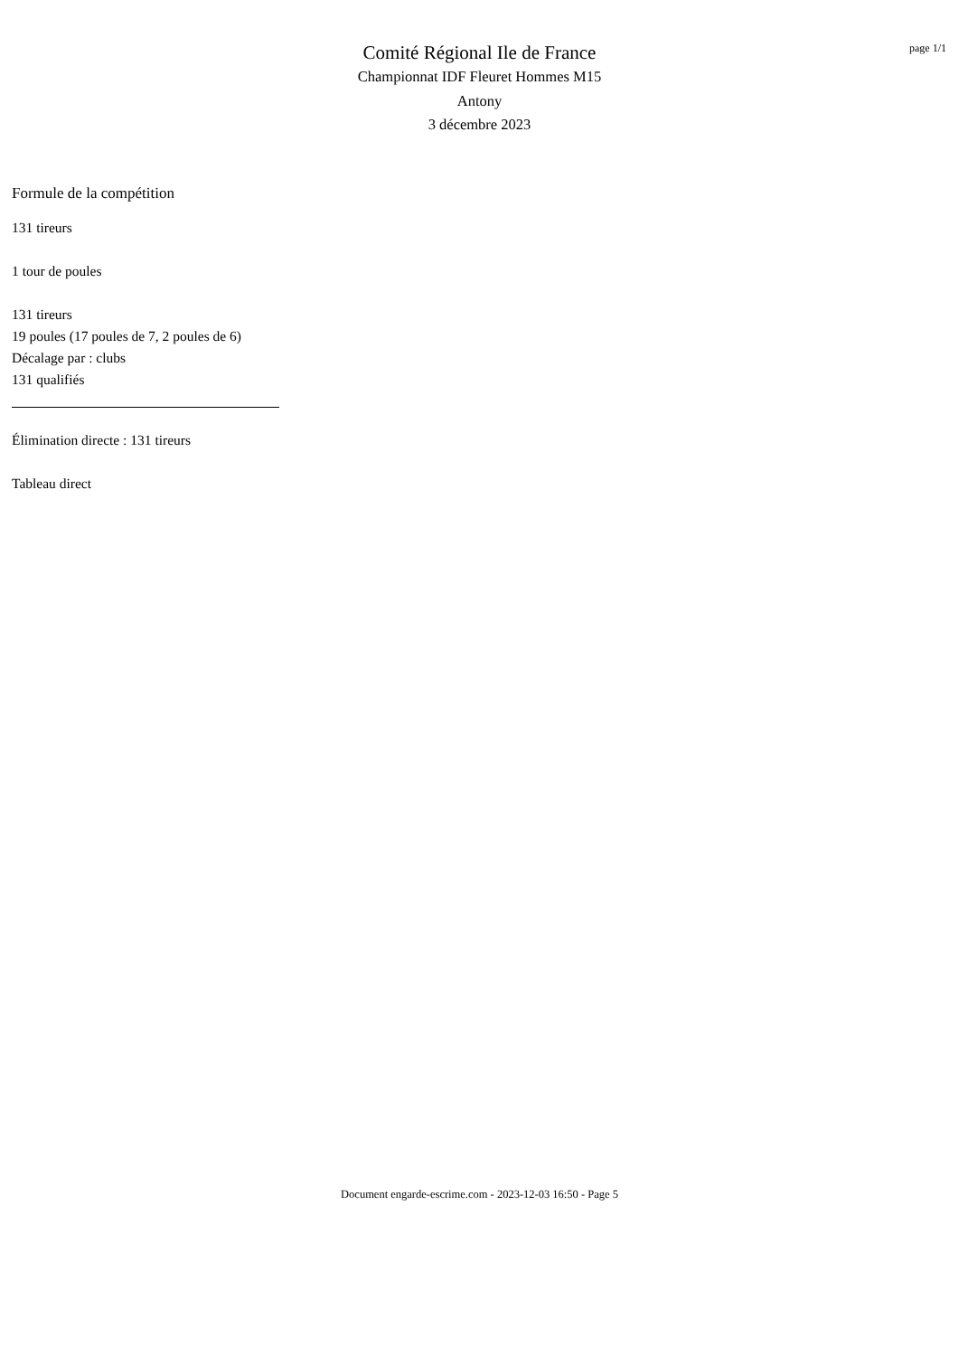page 1/1
Comité Régional Ile de France
Championnat IDF Fleuret Hommes M15
Antony
3 décembre 2023
Formule de la compétition
131 tireurs
1 tour de poules
131 tireurs
19 poules (17 poules de 7, 2 poules de 6)
Décalage par : clubs
131 qualifiés
Élimination directe : 131 tireurs
Tableau direct
Document engarde-escrime.com - 2023-12-03 16:50 - Page 5